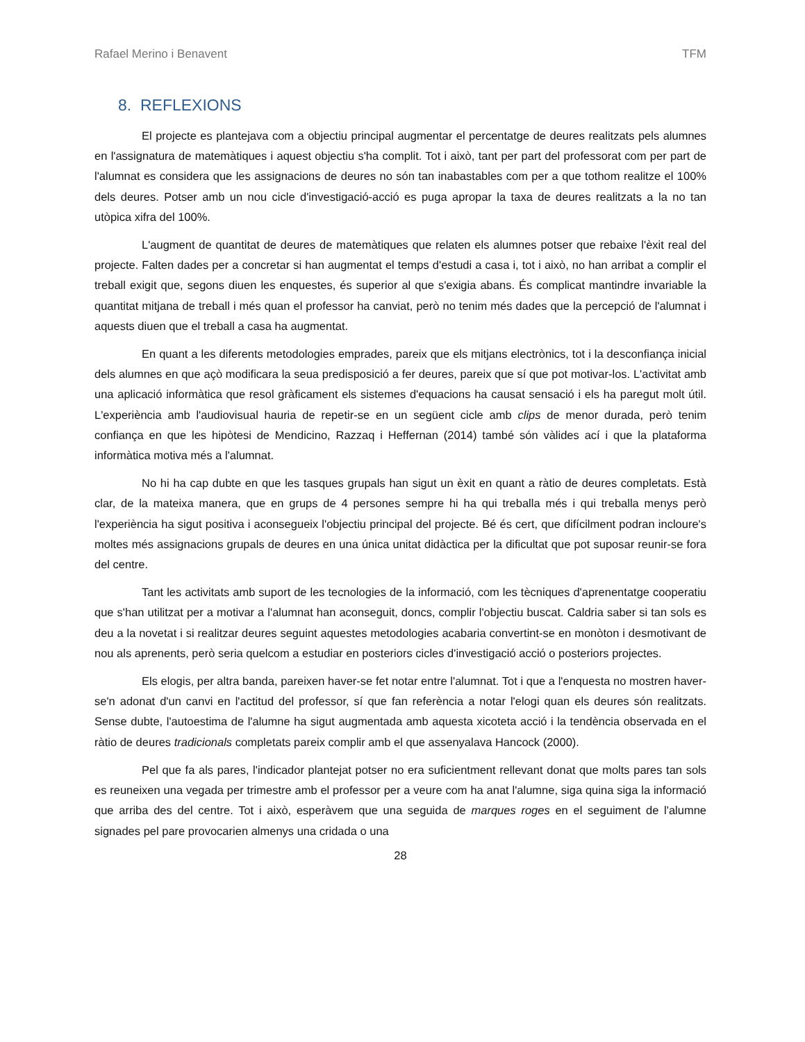Rafael Merino i Benavent TFM
8. REFLEXIONS
El projecte es plantejava com a objectiu principal augmentar el percentatge de deures realitzats pels alumnes en l'assignatura de matemàtiques i aquest objectiu s'ha complit. Tot i això, tant per part del professorat com per part de l'alumnat es considera que les assignacions de deures no són tan inabastables com per a que tothom realitze el 100% dels deures. Potser amb un nou cicle d'investigació-acció es puga apropar la taxa de deures realitzats a la no tan utòpica xifra del 100%.
L'augment de quantitat de deures de matemàtiques que relaten els alumnes potser que rebaixe l'èxit real del projecte. Falten dades per a concretar si han augmentat el temps d'estudi a casa i, tot i això, no han arribat a complir el treball exigit que, segons diuen les enquestes, és superior al que s'exigia abans. És complicat mantindre invariable la quantitat mitjana de treball i més quan el professor ha canviat, però no tenim més dades que la percepció de l'alumnat i aquests diuen que el treball a casa ha augmentat.
En quant a les diferents metodologies emprades, pareix que els mitjans electrònics, tot i la desconfiança inicial dels alumnes en que açò modificara la seua predisposició a fer deures, pareix que sí que pot motivar-los. L'activitat amb una aplicació informàtica que resol gràficament els sistemes d'equacions ha causat sensació i els ha paregut molt útil. L'experiència amb l'audiovisual hauria de repetir-se en un següent cicle amb clips de menor durada, però tenim confiança en que les hipòtesi de Mendicino, Razzaq i Heffernan (2014) també són vàlides ací i que la plataforma informàtica motiva més a l'alumnat.
No hi ha cap dubte en que les tasques grupals han sigut un èxit en quant a ràtio de deures completats. Està clar, de la mateixa manera, que en grups de 4 persones sempre hi ha qui treballa més i qui treballa menys però l'experiència ha sigut positiva i aconsegueix l'objectiu principal del projecte. Bé és cert, que difícilment podran incloure's moltes més assignacions grupals de deures en una única unitat didàctica per la dificultat que pot suposar reunir-se fora del centre.
Tant les activitats amb suport de les tecnologies de la informació, com les tècniques d'aprenentatge cooperatiu que s'han utilitzat per a motivar a l'alumnat han aconseguit, doncs, complir l'objectiu buscat. Caldria saber si tan sols es deu a la novetat i si realitzar deures seguint aquestes metodologies acabaria convertint-se en monòton i desmotivant de nou als aprenents, però seria quelcom a estudiar en posteriors cicles d'investigació acció o posteriors projectes.
Els elogis, per altra banda, pareixen haver-se fet notar entre l'alumnat. Tot i que a l'enquesta no mostren haver-se'n adonat d'un canvi en l'actitud del professor, sí que fan referència a notar l'elogi quan els deures són realitzats. Sense dubte, l'autoestima de l'alumne ha sigut augmentada amb aquesta xicoteta acció i la tendència observada en el ràtio de deures tradicionals completats pareix complir amb el que assenyalava Hancock (2000).
Pel que fa als pares, l'indicador plantejat potser no era suficientment rellevant donat que molts pares tan sols es reuneixen una vegada per trimestre amb el professor per a veure com ha anat l'alumne, siga quina siga la informació que arriba des del centre. Tot i això, esperàvem que una seguida de marques roges en el seguiment de l'alumne signades pel pare provocarien almenys una cridada o una
28